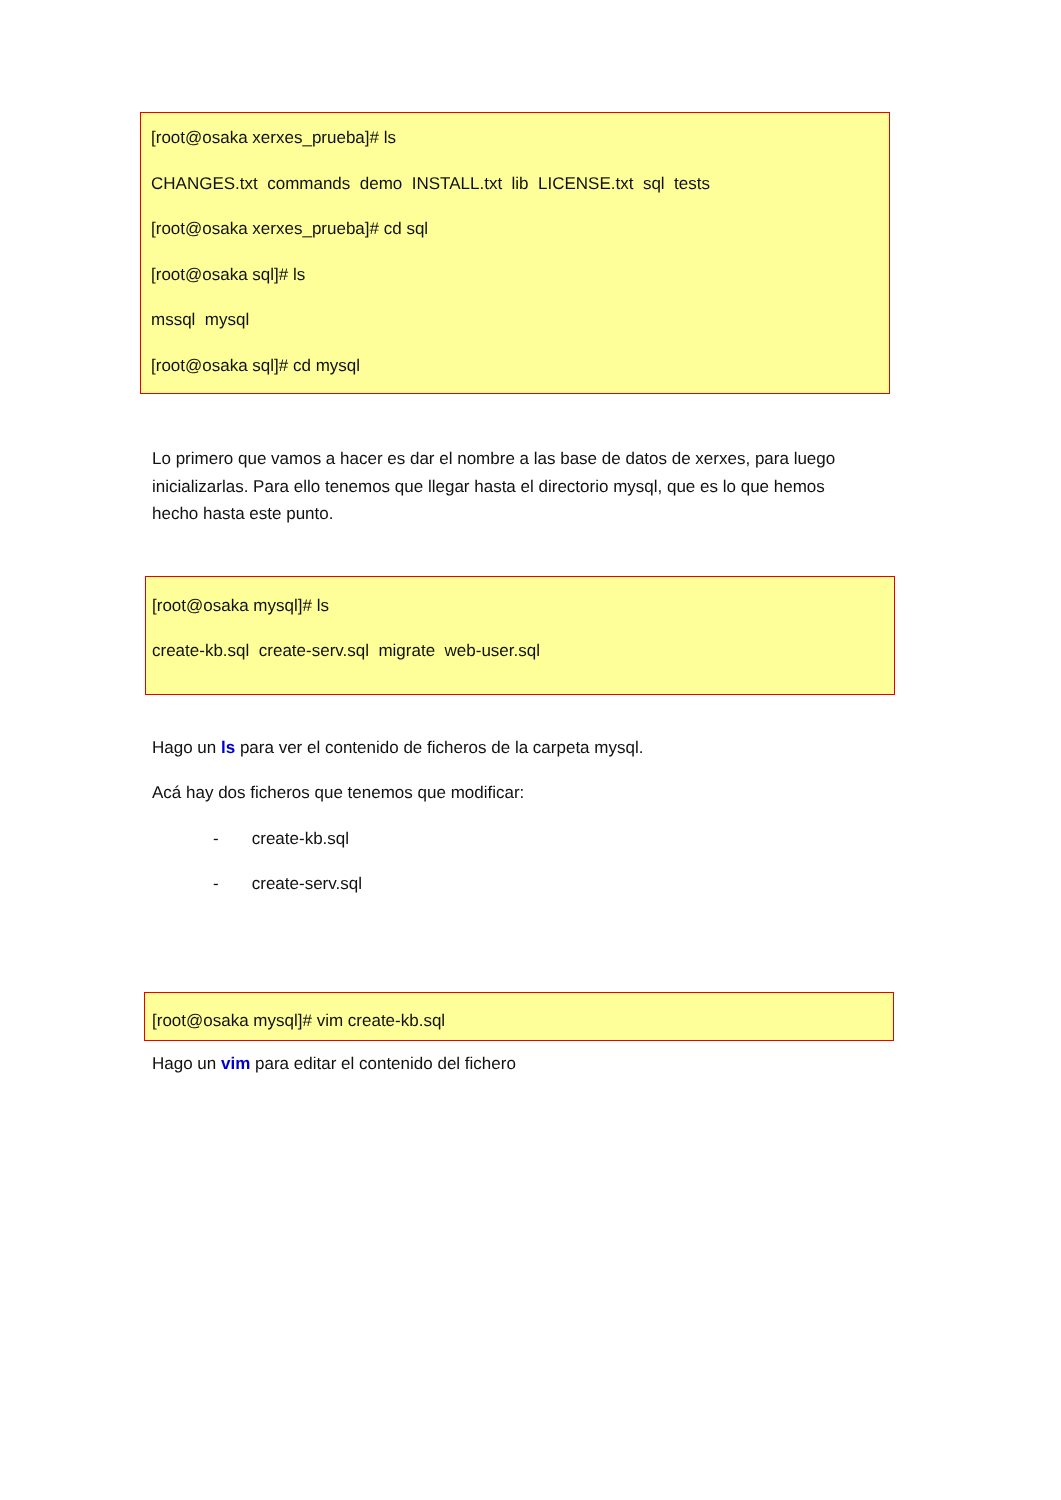[root@osaka xerxes_prueba]# ls
CHANGES.txt commands demo INSTALL.txt lib LICENSE.txt sql tests
[root@osaka xerxes_prueba]# cd sql
[root@osaka sql]# ls
mssql mysql
[root@osaka sql]# cd mysql
Lo primero que vamos a hacer es dar el nombre a las base de datos de xerxes, para luego inicializarlas. Para ello tenemos que llegar hasta el directorio mysql, que es lo que hemos hecho hasta este punto.
[root@osaka mysql]# ls
create-kb.sql create-serv.sql migrate web-user.sql
Hago un ls para ver el contenido de ficheros de la carpeta mysql.
Acá hay dos ficheros que tenemos que modificar:
- create-kb.sql
- create-serv.sql
[root@osaka mysql]# vim create-kb.sql
Hago un vim para editar el contenido del fichero